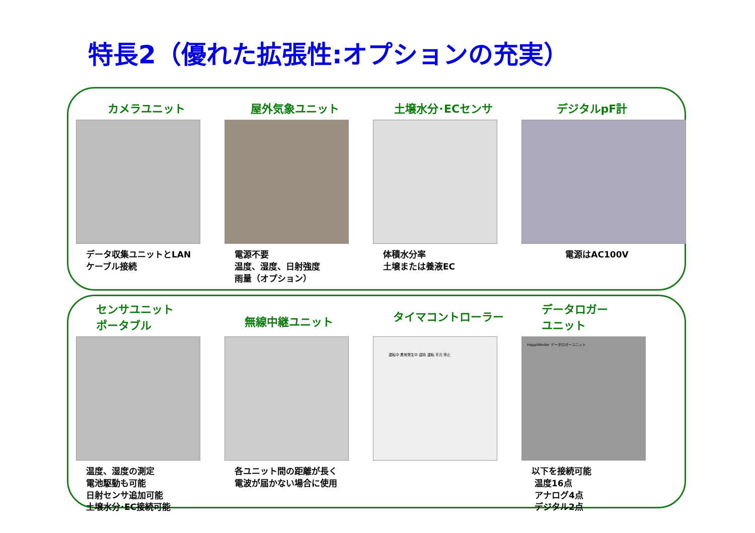特長2（優れた拡張性:オプションの充実）
カメラユニット
データ収集ユニットとLAN
ケーブル接続
屋外気象ユニット
電源不要
温度、湿度、日射強度
雨量（オプション）
土壌水分･ECセンサ
体積水分率
土壌または養液EC
デジタルpF計
電源はAC100V
センサユニット
ポータブル
温度、湿度の測定
電池駆動も可能
日射センサ追加可能
土壌水分･EC接続可能
無線中継ユニット
各ユニット間の距離が長く
電波が届かない場合に使用
タイマコントローラー
運転中 異常発生中 遠隔 運転 手元 停止
データロガー
ユニット
HappiMinder データロガーユニット
以下を接続可能
温度16点
アナログ4点
デジタル2点